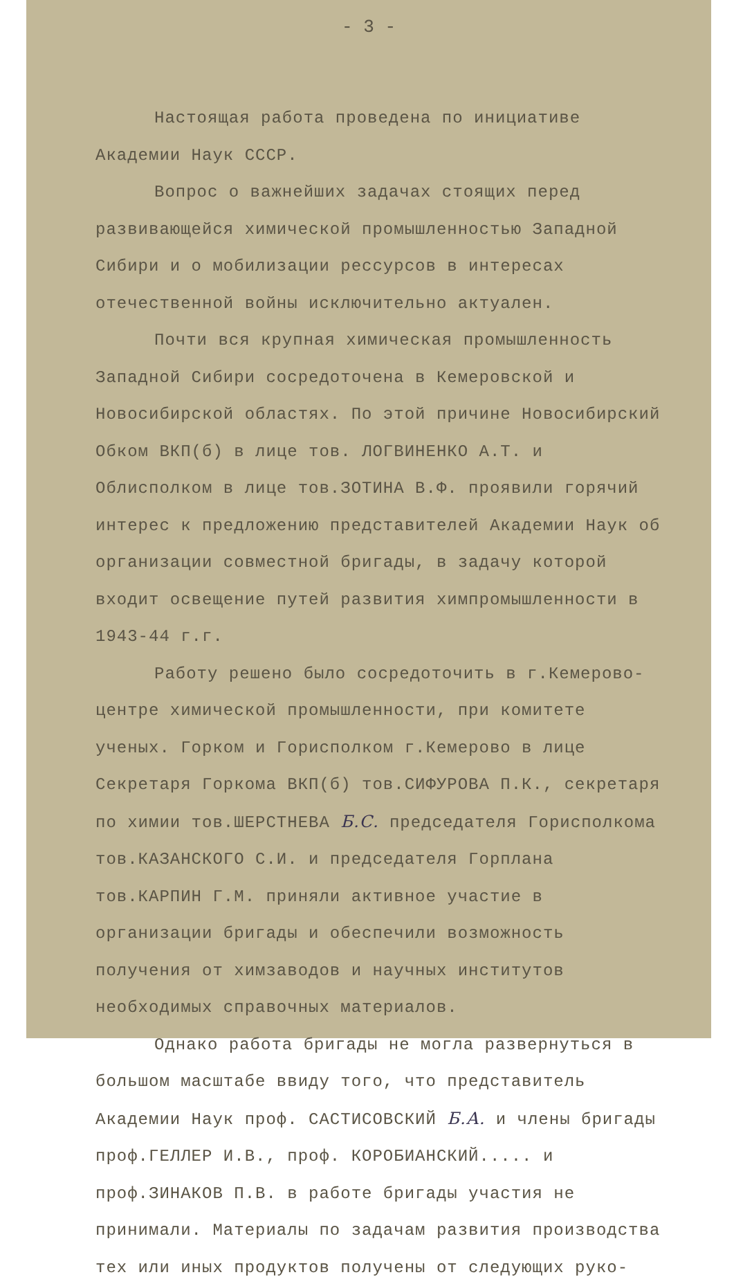- 3 -
Настоящая работа проведена по инициативе Академии Наук СССР.
Вопрос о важнейших задачах стоящих перед развивающейся химической промышленностью Западной Сибири и о мобилизации рессурсов в интересах отечественной войны исключительно актуален.
Почти вся крупная химическая промышленность Западной Сибири сосредоточена в Кемеровской и Новосибирской областях. По этой причине Новосибирский Обком ВКП(б) в лице тов. ЛОГВИНЕНКО А.Т. и Облисполком в лице тов.ЗОТИНА В.Ф. проявили горячий интерес к предложению представителей Академии Наук об организации совместной бригады, в задачу которой входит освещение путей развития химпромышленности в 1943-44 г.г.
Работу решено было сосредоточить в г.Кемерово-центре химической промышленности, при комитете ученых. Горком и Горисполком г.Кемерово в лице Секретаря Горкома ВКП(б) тов.СИФУРОВА П.К., секретаря по химии тов.ШЕРСТНЕВА Б.С. председателя Горисполкома тов.КАЗАНСКОГО С.И. и председателя Горплана тов.КАРПИН Г.М. приняли активное участие в организации бригады и обеспечили возможность получения от химзаводов и научных институтов необходимых справочных материалов.
Однако работа бригады не могла развернуться в большом масштабе ввиду того, что представитель Академии Наук проф. САСТИСОВСКИЙ Б.А. и члены бригады проф.ГЕЛЛЕР И.В., проф. КОРОБИАНСКИЙ..... и проф.ЗИНАКОВ П.В. в работе бригады участия не принимали. Материалы по задачам развития производства тех или иных продуктов получены от следующих руко-